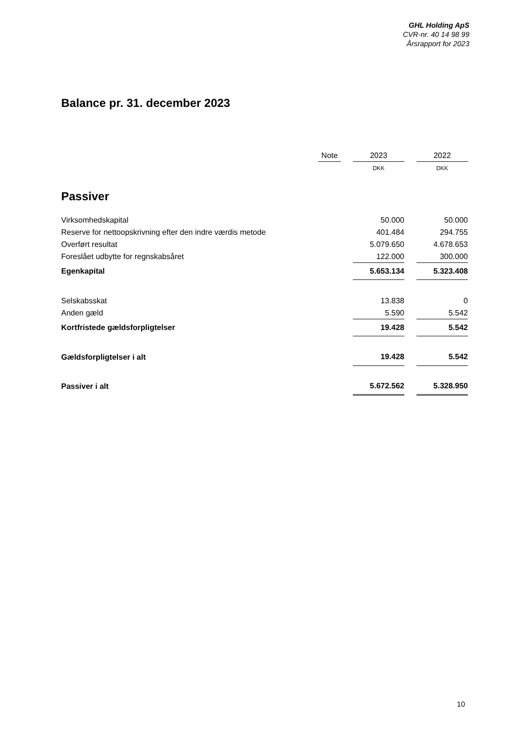GHL Holding ApS
CVR-nr. 40 14 98 99
Årsrapport for 2023
Balance pr. 31. december 2023
| | Note | | 2023 | | 2022 |
| --- | --- | --- | --- | --- | --- |
| | | | DKK | | DKK |
| Passiver | | | | | |
| Virksomhedskapital | | | 50.000 | | 50.000 |
| Reserve for nettoopskrivning efter den indre værdis metode | | | 401.484 | | 294.755 |
| Overført resultat | | | 5.079.650 | | 4.678.653 |
| Foreslået udbytte for regnskabsåret | | | 122.000 | | 300.000 |
| Egenkapital | | | 5.653.134 | | 5.323.408 |
| Selskabsskat | | | 13.838 | | 0 |
| Anden gæld | | | 5.590 | | 5.542 |
| Kortfristede gældsforpligtelser | | | 19.428 | | 5.542 |
| Gældsforpligtelser i alt | | | 19.428 | | 5.542 |
| Passiver i alt | | | 5.672.562 | | 5.328.950 |
10